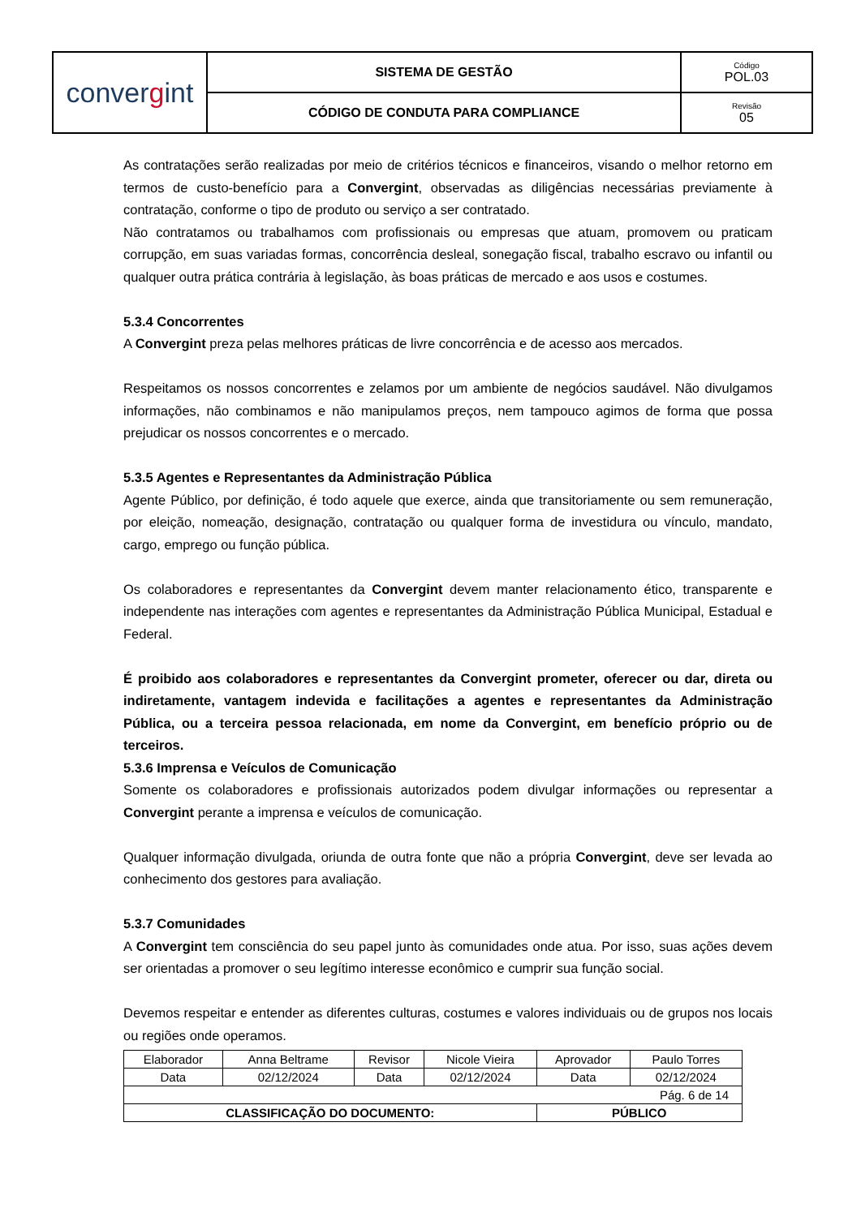| conver g int | SISTEMA DE GESTÃO | Código POL.03 |
| | CÓDIGO DE CONDUTA PARA COMPLIANCE | Revisão 05 |
As contratações serão realizadas por meio de critérios técnicos e financeiros, visando o melhor retorno em termos de custo-benefício para a Convergint, observadas as diligências necessárias previamente à contratação, conforme o tipo de produto ou serviço a ser contratado.
Não contratamos ou trabalhamos com profissionais ou empresas que atuam, promovem ou praticam corrupção, em suas variadas formas, concorrência desleal, sonegação fiscal, trabalho escravo ou infantil ou qualquer outra prática contrária à legislação, às boas práticas de mercado e aos usos e costumes.
5.3.4 Concorrentes
A Convergint preza pelas melhores práticas de livre concorrência e de acesso aos mercados.
Respeitamos os nossos concorrentes e zelamos por um ambiente de negócios saudável. Não divulgamos informações, não combinamos e não manipulamos preços, nem tampouco agimos de forma que possa prejudicar os nossos concorrentes e o mercado.
5.3.5 Agentes e Representantes da Administração Pública
Agente Público, por definição, é todo aquele que exerce, ainda que transitoriamente ou sem remuneração, por eleição, nomeação, designação, contratação ou qualquer forma de investidura ou vínculo, mandato, cargo, emprego ou função pública.
Os colaboradores e representantes da Convergint devem manter relacionamento ético, transparente e independente nas interações com agentes e representantes da Administração Pública Municipal, Estadual e Federal.
É proibido aos colaboradores e representantes da Convergint prometer, oferecer ou dar, direta ou indiretamente, vantagem indevida e facilitações a agentes e representantes da Administração Pública, ou a terceira pessoa relacionada, em nome da Convergint, em benefício próprio ou de terceiros.
5.3.6 Imprensa e Veículos de Comunicação
Somente os colaboradores e profissionais autorizados podem divulgar informações ou representar a Convergint perante a imprensa e veículos de comunicação.
Qualquer informação divulgada, oriunda de outra fonte que não a própria Convergint, deve ser levada ao conhecimento dos gestores para avaliação.
5.3.7 Comunidades
A Convergint tem consciência do seu papel junto às comunidades onde atua. Por isso, suas ações devem ser orientadas a promover o seu legítimo interesse econômico e cumprir sua função social.
Devemos respeitar e entender as diferentes culturas, costumes e valores individuais ou de grupos nos locais ou regiões onde operamos.
| Elaborador | Anna Beltrame | Revisor | Nicole Vieira | Aprovador | Paulo Torres |
| Data | 02/12/2024 | Data | 02/12/2024 | Data | 02/12/2024 |
| Pág. 6 de 14 | | | | | |
| CLASSIFICAÇÃO DO DOCUMENTO: | | | | PÚBLICO | |